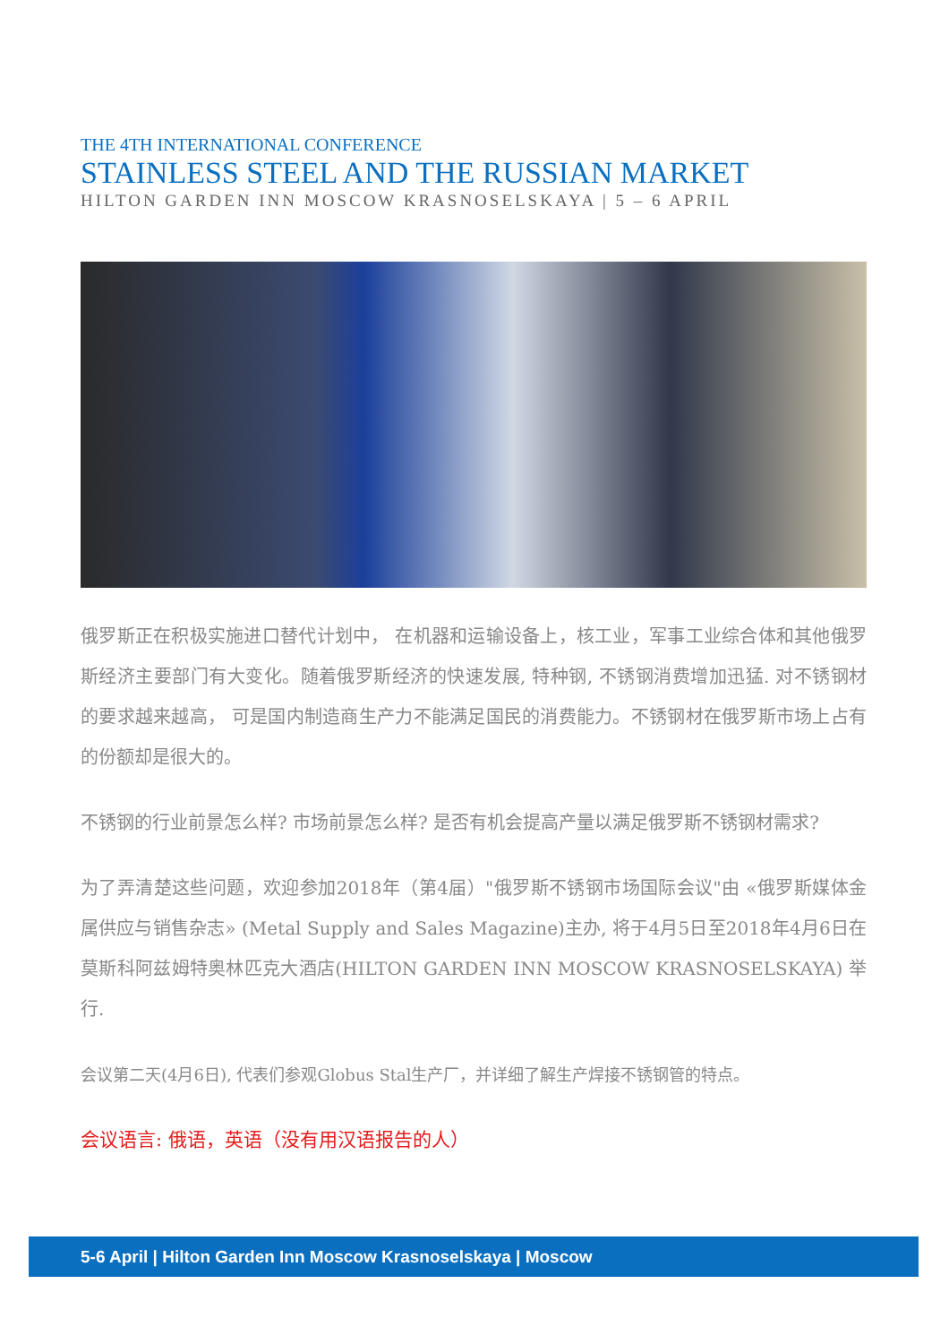THE 4TH INTERNATIONAL CONFERENCE
STAINLESS STEEL AND THE RUSSIAN MARKET
HILTON GARDEN INN MOSCOW KRASNOSELSKAYA | 5 – 6 APRIL
俄罗斯正在积极实施进口替代计划中， 在机器和运输设备上，核工业，军事工业综合体和其他俄罗斯经济主要部门有大变化。随着俄罗斯经济的快速发展, 特种钢, 不锈钢消费增加迅猛. 对不锈钢材的要求越来越高， 可是国内制造商生产力不能满足国民的消费能力。不锈钢材在俄罗斯市场上占有的份额却是很大的。
不锈钢的行业前景怎么样? 市场前景怎么样? 是否有机会提高产量以满足俄罗斯不锈钢材需求?
为了弄清楚这些问题，欢迎参加2018年（第4届）"俄罗斯不锈钢市场国际会议"由 «俄罗斯媒体金属供应与销售杂志» (Metal Supply and Sales Magazine)主办, 将于4月5日至2018年4月6日在莫斯科阿兹姆特奥林匹克大酒店(HILTON GARDEN INN MOSCOW KRASNOSELSKAYA) 举行.
会议第二天(4月6日), 代表们参观Globus Stal生产厂，并详细了解生产焊接不锈钢管的特点。
会议语言: 俄语，英语（没有用汉语报告的人）
5-6 April | Hilton Garden Inn Moscow Krasnoselskaya | Moscow